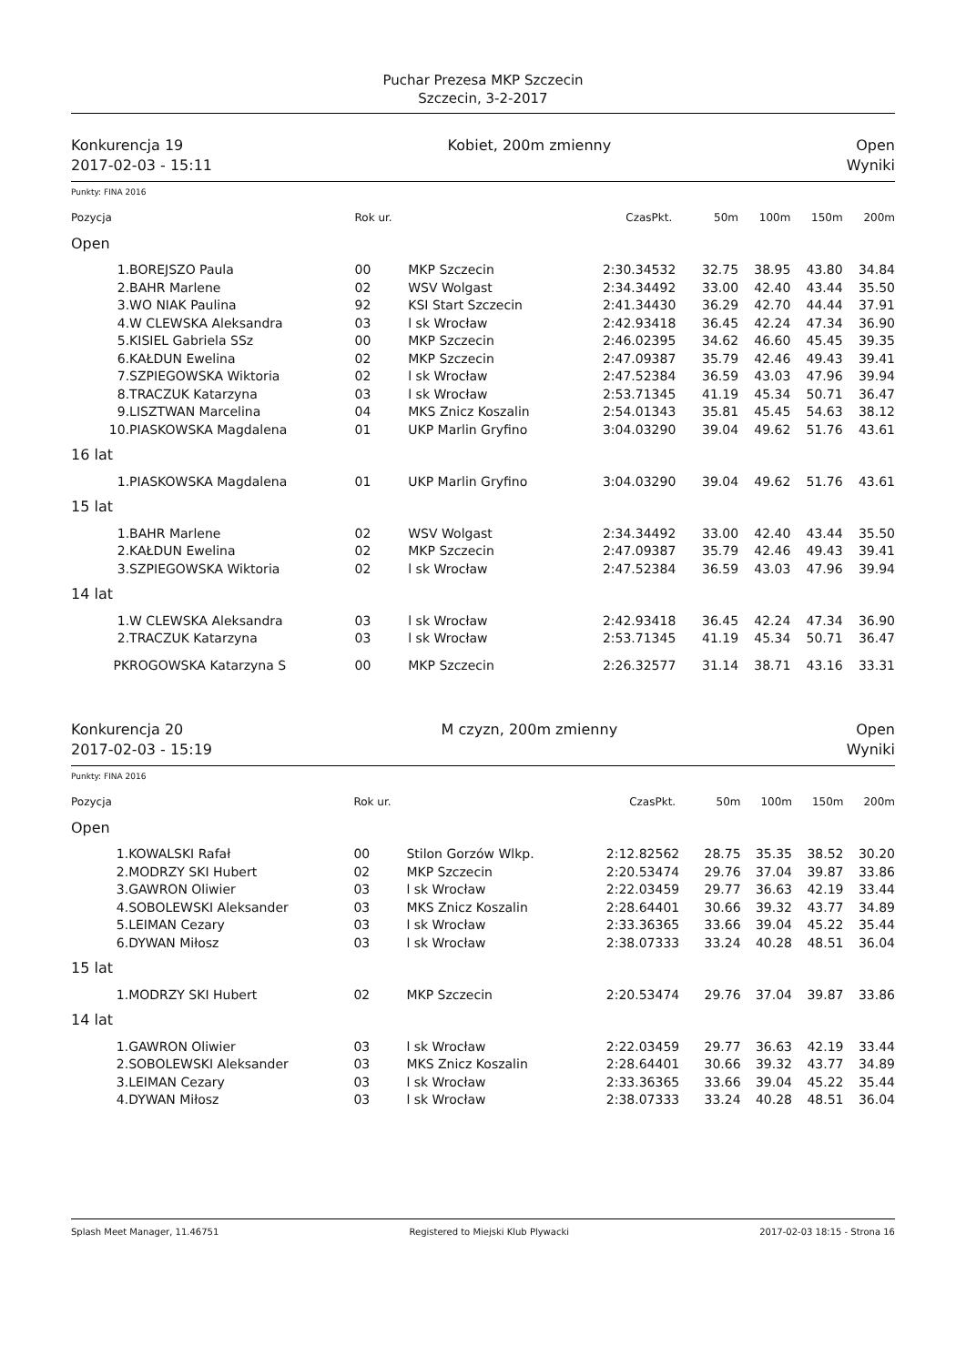Puchar Prezesa MKP Szczecin
Szczecin, 3-2-2017
Konkurencja 19
2017-02-03 - 15:11
Kobiet, 200m zmienny Open
Wyniki
Punkty: FINA 2016
| Pozycja | | Rok ur. | | Czas | Pkt. | 50m | 100m | 150m | 200m |
| --- | --- | --- | --- | --- | --- | --- | --- | --- | --- |
| Open | | | | | | | | | |
| 1. | BOREJSZO Paula | 00 | MKP Szczecin | 2:30.34 | 532 | 32.75 | 38.95 | 43.80 | 34.84 |
| 2. | BAHR Marlene | 02 | WSV Wolgast | 2:34.34 | 492 | 33.00 | 42.40 | 43.44 | 35.50 |
| 3. | WO NIAK Paulina | 92 | KSI Start Szczecin | 2:41.34 | 430 | 36.29 | 42.70 | 44.44 | 37.91 |
| 4. | W CLEWSKA Aleksandra | 03 | l sk Wrocław | 2:42.93 | 418 | 36.45 | 42.24 | 47.34 | 36.90 |
| 5. | KISIEL Gabriela SSz | 00 | MKP Szczecin | 2:46.02 | 395 | 34.62 | 46.60 | 45.45 | 39.35 |
| 6. | KAŁDUN Ewelina | 02 | MKP Szczecin | 2:47.09 | 387 | 35.79 | 42.46 | 49.43 | 39.41 |
| 7. | SZPIEGOWSKA Wiktoria | 02 | l sk Wrocław | 2:47.52 | 384 | 36.59 | 43.03 | 47.96 | 39.94 |
| 8. | TRACZUK Katarzyna | 03 | l sk Wrocław | 2:53.71 | 345 | 41.19 | 45.34 | 50.71 | 36.47 |
| 9. | LISZTWAN Marcelina | 04 | MKS Znicz Koszalin | 2:54.01 | 343 | 35.81 | 45.45 | 54.63 | 38.12 |
| 10. | PIASKOWSKA Magdalena | 01 | UKP Marlin Gryfino | 3:04.03 | 290 | 39.04 | 49.62 | 51.76 | 43.61 |
| 16 lat | | | | | | | | | |
| 1. | PIASKOWSKA Magdalena | 01 | UKP Marlin Gryfino | 3:04.03 | 290 | 39.04 | 49.62 | 51.76 | 43.61 |
| 15 lat | | | | | | | | | |
| 1. | BAHR Marlene | 02 | WSV Wolgast | 2:34.34 | 492 | 33.00 | 42.40 | 43.44 | 35.50 |
| 2. | KAŁDUN Ewelina | 02 | MKP Szczecin | 2:47.09 | 387 | 35.79 | 42.46 | 49.43 | 39.41 |
| 3. | SZPIEGOWSKA Wiktoria | 02 | l sk Wrocław | 2:47.52 | 384 | 36.59 | 43.03 | 47.96 | 39.94 |
| 14 lat | | | | | | | | | |
| 1. | W CLEWSKA Aleksandra | 03 | l sk Wrocław | 2:42.93 | 418 | 36.45 | 42.24 | 47.34 | 36.90 |
| 2. | TRACZUK Katarzyna | 03 | l sk Wrocław | 2:53.71 | 345 | 41.19 | 45.34 | 50.71 | 36.47 |
| PK | ROGOWSKA Katarzyna S | 00 | MKP Szczecin | 2:26.32 | 577 | 31.14 | 38.71 | 43.16 | 33.31 |
Konkurencja 20
2017-02-03 - 15:19
M czyzn, 200m zmienny Open
Wyniki
Punkty: FINA 2016
| Pozycja | | Rok ur. | | Czas | Pkt. | 50m | 100m | 150m | 200m |
| --- | --- | --- | --- | --- | --- | --- | --- | --- | --- |
| Open | | | | | | | | | |
| 1. | KOWALSKI Rafał | 00 | Stilon Gorzów Wlkp. | 2:12.82 | 562 | 28.75 | 35.35 | 38.52 | 30.20 |
| 2. | MODRZY SKI Hubert | 02 | MKP Szczecin | 2:20.53 | 474 | 29.76 | 37.04 | 39.87 | 33.86 |
| 3. | GAWRON Oliwier | 03 | l sk Wrocław | 2:22.03 | 459 | 29.77 | 36.63 | 42.19 | 33.44 |
| 4. | SOBOLEWSKI Aleksander | 03 | MKS Znicz Koszalin | 2:28.64 | 401 | 30.66 | 39.32 | 43.77 | 34.89 |
| 5. | LEIMAN Cezary | 03 | l sk Wrocław | 2:33.36 | 365 | 33.66 | 39.04 | 45.22 | 35.44 |
| 6. | DYWAN Miłosz | 03 | l sk Wrocław | 2:38.07 | 333 | 33.24 | 40.28 | 48.51 | 36.04 |
| 15 lat | | | | | | | | | |
| 1. | MODRZY SKI Hubert | 02 | MKP Szczecin | 2:20.53 | 474 | 29.76 | 37.04 | 39.87 | 33.86 |
| 14 lat | | | | | | | | | |
| 1. | GAWRON Oliwier | 03 | l sk Wrocław | 2:22.03 | 459 | 29.77 | 36.63 | 42.19 | 33.44 |
| 2. | SOBOLEWSKI Aleksander | 03 | MKS Znicz Koszalin | 2:28.64 | 401 | 30.66 | 39.32 | 43.77 | 34.89 |
| 3. | LEIMAN Cezary | 03 | l sk Wrocław | 2:33.36 | 365 | 33.66 | 39.04 | 45.22 | 35.44 |
| 4. | DYWAN Miłosz | 03 | l sk Wrocław | 2:38.07 | 333 | 33.24 | 40.28 | 48.51 | 36.04 |
Splash Meet Manager, 11.46751 Registered to Miejski Klub Plywacki 2017-02-03 18:15 - Strona 16